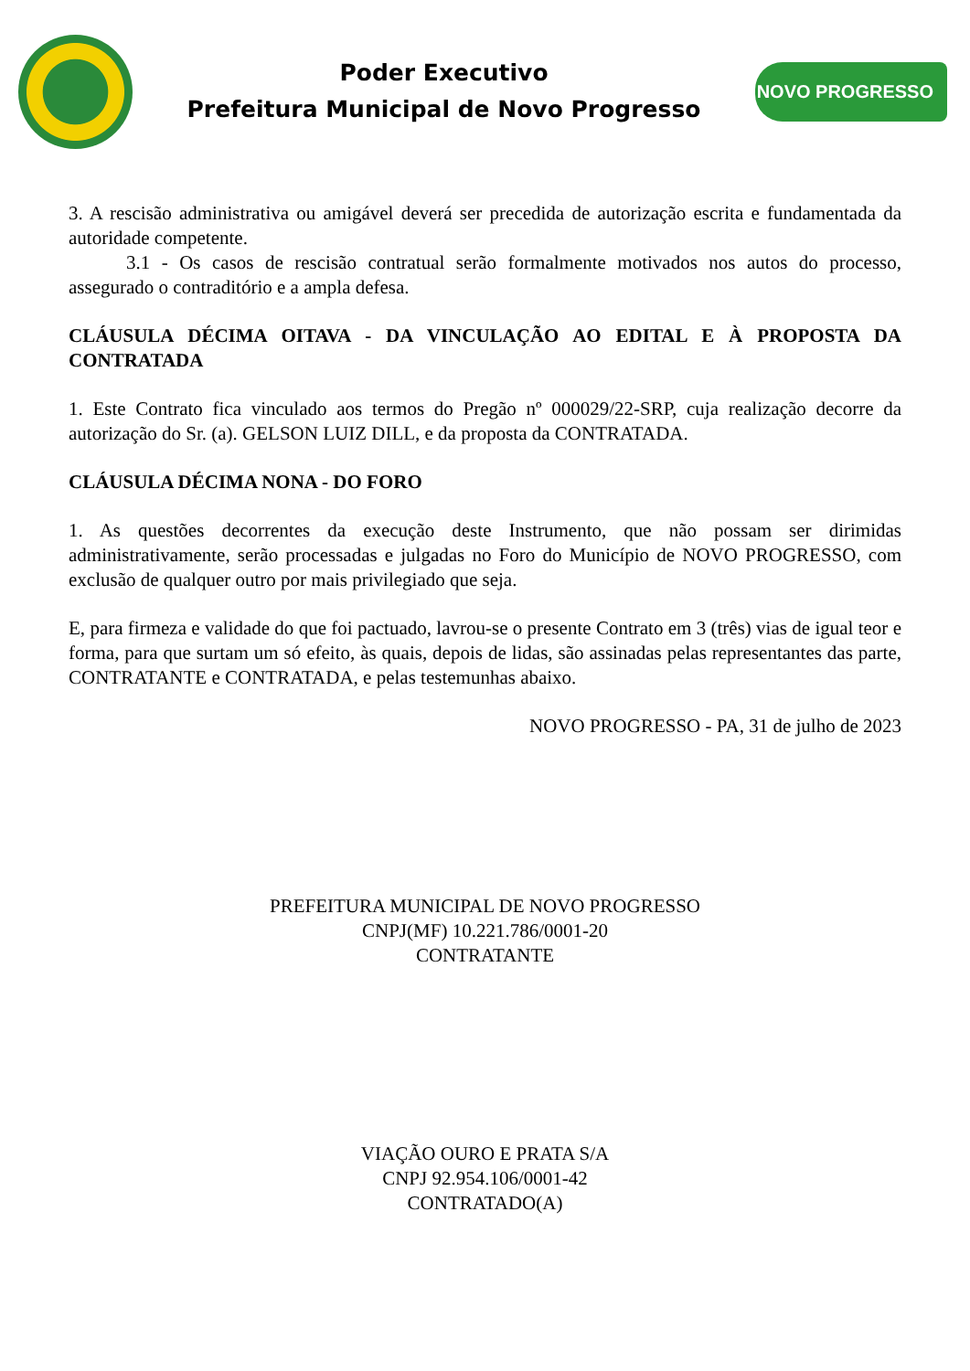Poder Executivo
Prefeitura Municipal de Novo Progresso
NOVO PROGRESSO
3. A rescisão administrativa ou amigável deverá ser precedida de autorização escrita e fundamentada da autoridade competente.
3.1 - Os casos de rescisão contratual serão formalmente motivados nos autos do processo, assegurado o contraditório e a ampla defesa.
CLÁUSULA DÉCIMA OITAVA - DA VINCULAÇÃO AO EDITAL E À PROPOSTA DA CONTRATADA
1. Este Contrato fica vinculado aos termos do Pregão nº 000029/22-SRP, cuja realização decorre da autorização do Sr. (a). GELSON LUIZ DILL, e da proposta da CONTRATADA.
CLÁUSULA DÉCIMA NONA - DO FORO
1. As questões decorrentes da execução deste Instrumento, que não possam ser dirimidas administrativamente, serão processadas e julgadas no Foro do Município de NOVO PROGRESSO, com exclusão de qualquer outro por mais privilegiado que seja.
E, para firmeza e validade do que foi pactuado, lavrou-se o presente Contrato em 3 (três) vias de igual teor e forma, para que surtam um só efeito, às quais, depois de lidas, são assinadas pelas representantes das parte, CONTRATANTE e CONTRATADA, e pelas testemunhas abaixo.
NOVO PROGRESSO - PA, 31 de julho de 2023
PREFEITURA MUNICIPAL DE NOVO PROGRESSO
CNPJ(MF) 10.221.786/0001-20
CONTRATANTE
VIAÇÃO OURO E PRATA S/A
CNPJ 92.954.106/0001-42
CONTRATADO(A)